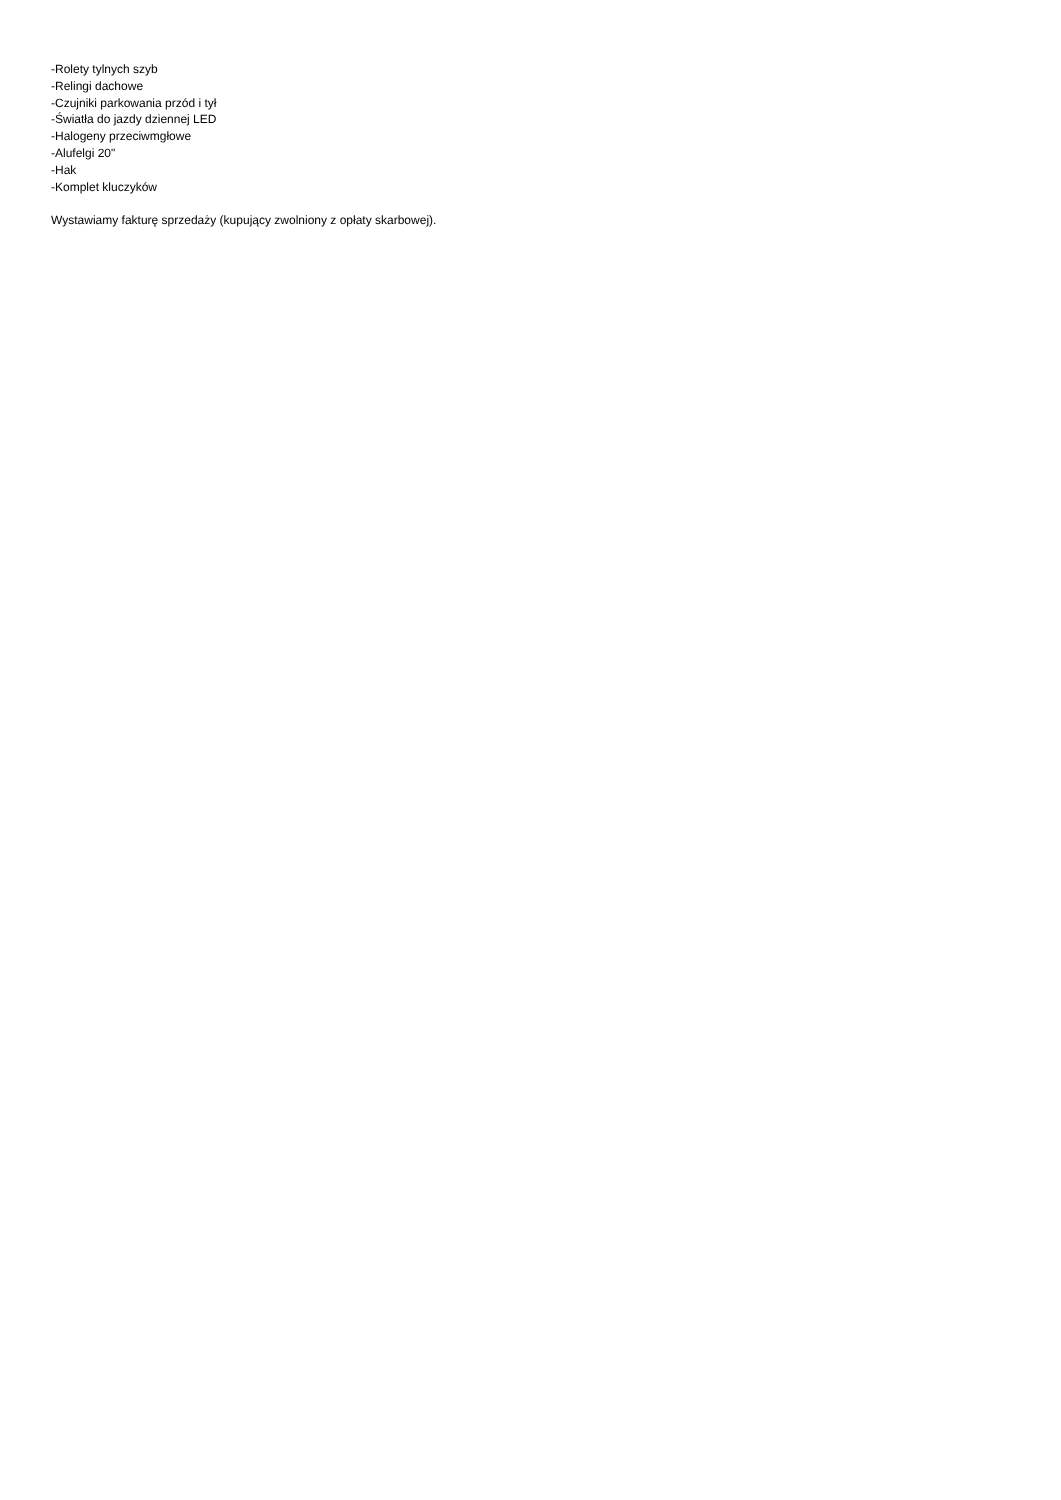-Rolety tylnych szyb
-Relingi dachowe
-Czujniki parkowania przód i tył
-Światła do jazdy dziennej LED
-Halogeny przeciwmgłowe
-Alufelgi 20"
-Hak
-Komplet kluczyków
Wystawiamy fakturę sprzedaży (kupujący zwolniony z opłaty skarbowej).